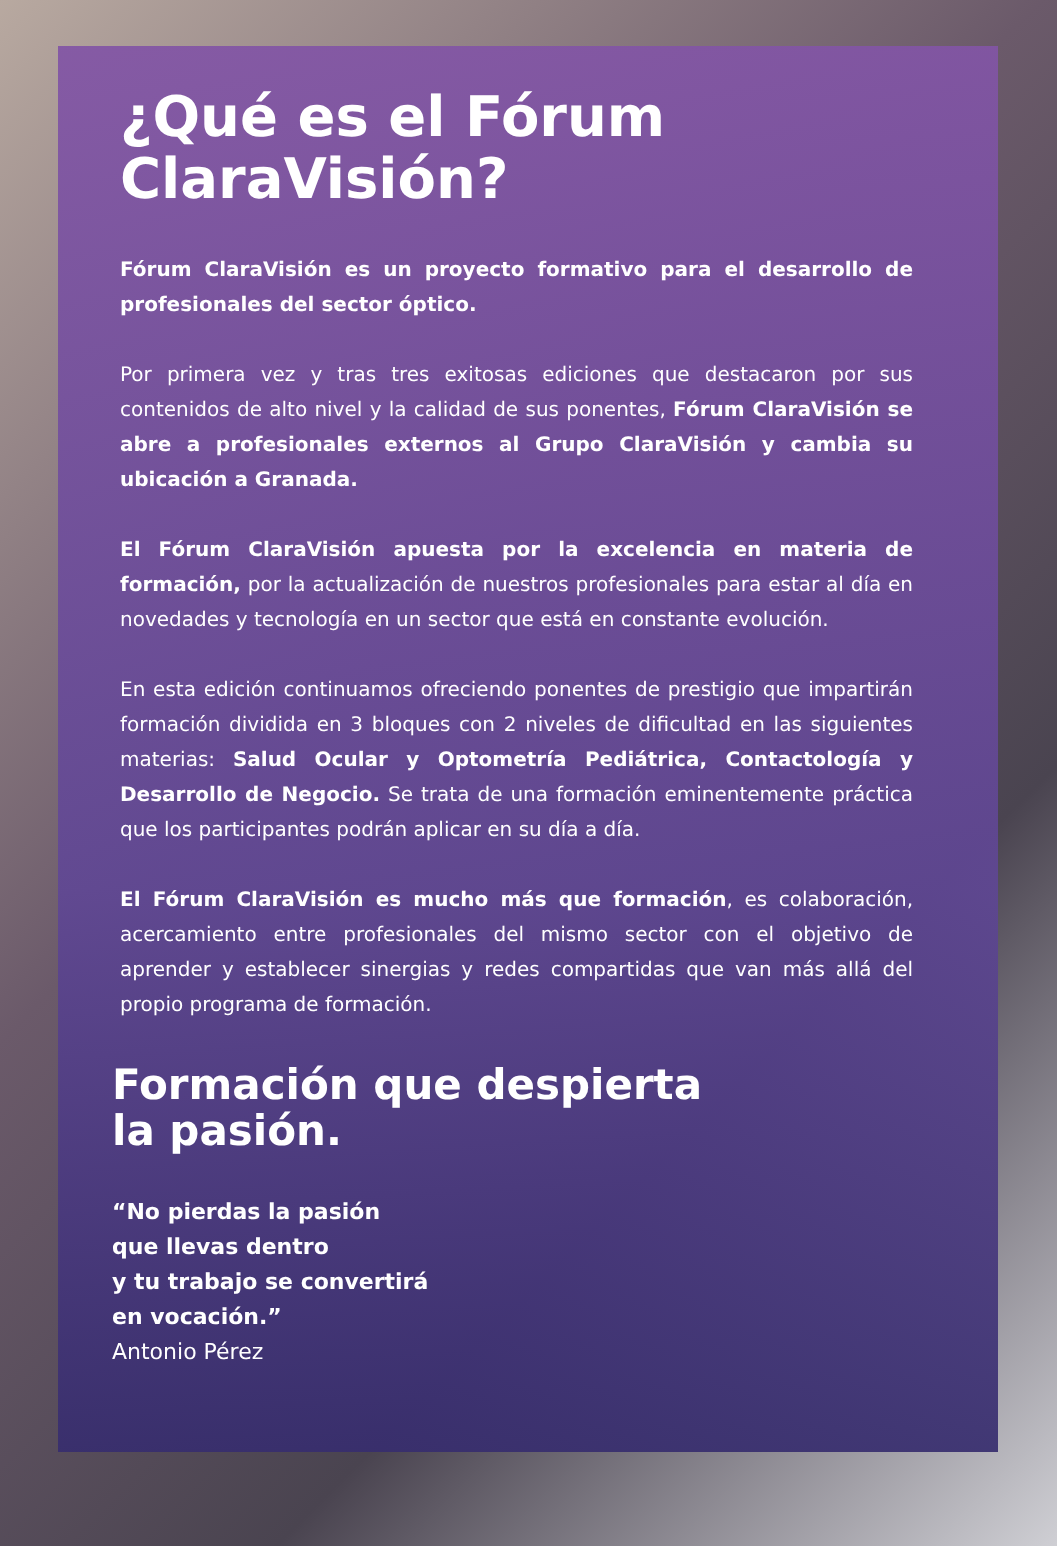¿Qué es el Fórum
ClaraVisión?
Fórum ClaraVisión es un proyecto formativo para el desarrollo de profesionales del sector óptico.
Por primera vez y tras tres exitosas ediciones que destacaron por sus contenidos de alto nivel y la calidad de sus ponentes, Fórum ClaraVisión se abre a profesionales externos al Grupo ClaraVisión y cambia su ubicación a Granada.
El Fórum ClaraVisión apuesta por la excelencia en materia de formación, por la actualización de nuestros profesionales para estar al día en novedades y tecnología en un sector que está en constante evolución.
En esta edición continuamos ofreciendo ponentes de prestigio que impartirán formación dividida en 3 bloques con 2 niveles de dificultad en las siguientes materias: Salud Ocular y Optometría Pediátrica, Contactología y Desarrollo de Negocio. Se trata de una formación eminentemente práctica que los participantes podrán aplicar en su día a día.
El Fórum ClaraVisión es mucho más que formación, es colaboración, acercamiento entre profesionales del mismo sector con el objetivo de aprender y establecer sinergias y redes compartidas que van más allá del propio programa de formación.
Formación que despierta
la pasión.
“No pierdas la pasión
que llevas dentro
y tu trabajo se convertirá
en vocación.”
Antonio Pérez